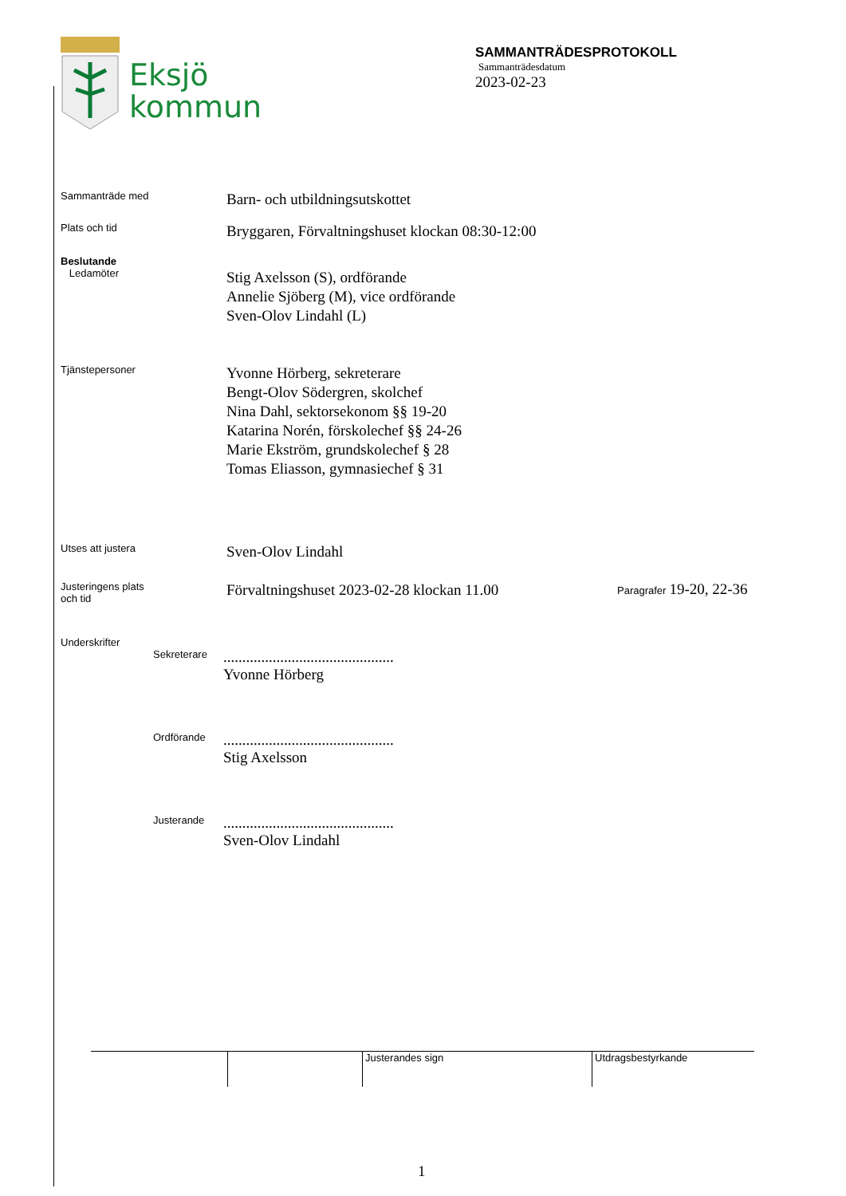Eksjö
kommun
SAMMANTRÄDESPROTOKOLL
Sammanträdesdatum
2023-02-23
Sammanträde med
Barn- och utbildningsutskottet
Plats och tid
Bryggaren, Förvaltningshuset klockan 08:30-12:00
Beslutande
Ledamöter
Stig Axelsson (S), ordförande
Annelie Sjöberg (M), vice ordförande
Sven-Olov Lindahl (L)
Tjänstepersoner
Yvonne Hörberg, sekreterare
Bengt-Olov Södergren, skolchef
Nina Dahl, sektorsekonom §§ 19-20
Katarina Norén, förskolechef §§ 24-26
Marie Ekström, grundskolechef § 28
Tomas Eliasson, gymnasiechef § 31
Utses att justera
Sven-Olov Lindahl
Justeringens plats
och tid
Förvaltningshuset 2023-02-28 klockan 11.00
Paragrafer 19-20, 22-36
Underskrifter
Sekreterare
.............................................
Yvonne Hörberg
Ordförande
.............................................
Stig Axelsson
Justerande
.............................................
Sven-Olov Lindahl
Justerandes sign Utdragsbestyrkande
1